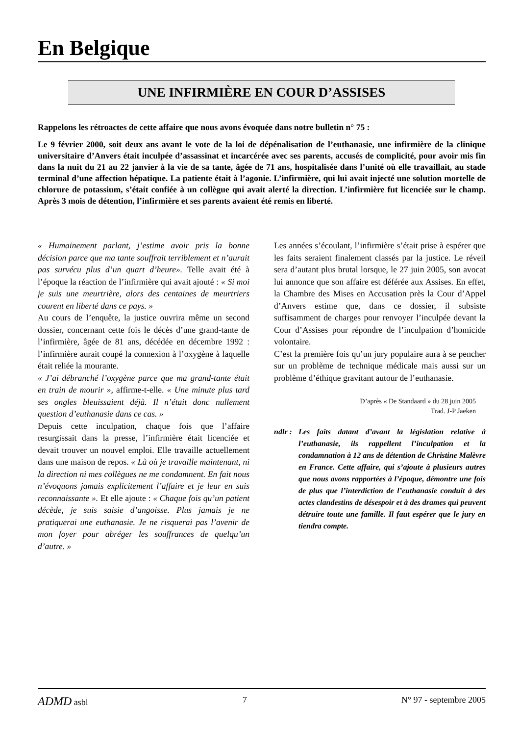En Belgique
UNE INFIRMIÈRE EN COUR D’ASSISES
Rappelons les rétroactes de cette affaire que nous avons évoquée dans notre bulletin n° 75 :
Le 9 février 2000, soit deux ans avant le vote de la loi de dépénalisation de l’euthanasie, une infirmière de la clinique universitaire d’Anvers était inculpée d’assassinat et incarcérée avec ses parents, accusés de complicité, pour avoir mis fin dans la nuit du 21 au 22 janvier à la vie de sa tante, âgée de 71 ans, hospitalisée dans l’unité où elle travaillait, au stade terminal d’une affection hépatique. La patiente était à l’agonie. L’infirmière, qui lui avait injecté une solution mortelle de chlorure de potassium, s’était confiée à un collègue qui avait alerté la direction. L’infirmière fut licenciée sur le champ. Après 3 mois de détention, l’infirmière et ses parents avaient été remis en liberté.
« Humainement parlant, j’estime avoir pris la bonne décision parce que ma tante souffrait terriblement et n’aurait pas survécu plus d’un quart d’heure». Telle avait été à l’époque la réaction de l’infirmière qui avait ajouté : « Si moi je suis une meurtrière, alors des centaines de meurtriers courent en liberté dans ce pays. »
Au cours de l’enquête, la justice ouvrira même un second dossier, concernant cette fois le décès d’une grand-tante de l’infirmière, âgée de 81 ans, décédée en décembre 1992 : l’infirmière aurait coupé la connexion à l’oxygène à laquelle était reliée la mourante.
« J’ai débranché l’oxygène parce que ma grand-tante était en train de mourir », affirme-t-elle. « Une minute plus tard ses ongles bleuissaient déjà. Il n’était donc nullement question d’euthanasie dans ce cas. »
Depuis cette inculpation, chaque fois que l’affaire resurgissait dans la presse, l’infirmière était licenciée et devait trouver un nouvel emploi. Elle travaille actuellement dans une maison de repos. « Là où je travaille maintenant, ni la direction ni mes collègues ne me condamnent. En fait nous n’évoquons jamais explicitement l’affaire et je leur en suis reconnaissante ». Et elle ajoute : « Chaque fois qu’un patient décède, je suis saisie d’angoisse. Plus jamais je ne pratiquerai une euthanasie. Je ne risquerai pas l’avenir de mon foyer pour abréger les souffrances de quelqu’un d’autre. »
Les années s’écoulant, l’infirmière s’était prise à espérer que les faits seraient finalement classés par la justice. Le réveil sera d’autant plus brutal lorsque, le 27 juin 2005, son avocat lui annonce que son affaire est déférée aux Assises. En effet, la Chambre des Mises en Accusation près la Cour d’Appel d’Anvers estime que, dans ce dossier, il subsiste suffisamment de charges pour renvoyer l’inculpée devant la Cour d’Assises pour répondre de l’inculpation d’homicide volontaire.
C’est la première fois qu’un jury populaire aura à se pencher sur un problème de technique médicale mais aussi sur un problème d’éthique gravitant autour de l’euthanasie.
D’après « De Standaard » du 28 juin 2005
Trad. J-P Jaeken
ndlr :
Les faits datant d’avant la législation relative à l’euthanasie, ils rappellent l’inculpation et la condamnation à 12 ans de détention de Christine Malèvre en France. Cette affaire, qui s’ajoute à plusieurs autres que nous avons rapportées à l’époque, démontre une fois de plus que l’interdiction de l’euthanasie conduit à des actes clandestins de désespoir et à des drames qui peuvent détruire toute une famille. Il faut espérer que le jury en tiendra compte.
ADMD asbl 7 N° 97 - septembre 2005